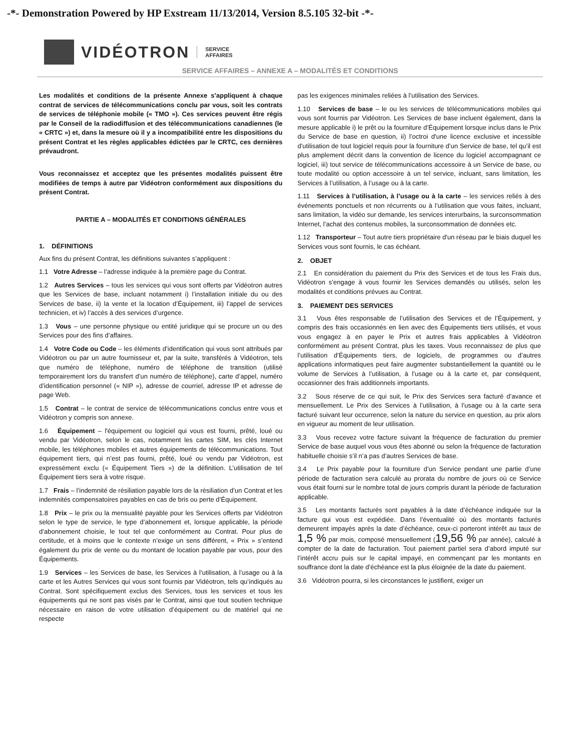-*- Demonstration Powered by HP Exstream 11/13/2014, Version 8.5.105 32-bit -*-
VIDÉOTRON SERVICE
AFFAIRES
SERVICE AFFAIRES – ANNEXE A – MODALITÉS ET CONDITIONS
Les modalités et conditions de la présente Annexe s’appliquent à chaque contrat de services de télécommunications conclu par vous, soit les contrats de services de téléphonie mobile (« TMO »). Ces services peuvent être régis par le Conseil de la radiodiffusion et des télécommunications canadiennes (le « CRTC ») et, dans la mesure où il y a incompatibilité entre les dispositions du présent Contrat et les règles applicables édictées par le CRTC, ces dernières prévaudront.
Vous reconnaissez et acceptez que les présentes modalités puissent être modifiées de temps à autre par Vidéotron conformément aux dispositions du présent Contrat.
PARTIE A – MODALITÉS ET CONDITIONS GÉNÉRALES
1. DÉFINITIONS
Aux fins du présent Contrat, les définitions suivantes s’appliquent :
1.1 Votre Adresse – l’adresse indiquée à la première page du Contrat.
1.2 Autres Services – tous les services qui vous sont offerts par Vidéotron autres que les Services de base, incluant notamment i) l’installation initiale du ou des Services de base, ii) la vente et la location d’Équipement, iii) l’appel de services technicien, et iv) l’accès à des services d’urgence.
1.3 Vous – une personne physique ou entité juridique qui se procure un ou des Services pour des fins d’affaires.
1.4 Votre Code ou Code – les éléments d’identification qui vous sont attribués par Vidéotron ou par un autre fournisseur et, par la suite, transférés à Vidéotron, tels que numéro de téléphone, numéro de téléphone de transition (utilisé temporairement lors du transfert d’un numéro de téléphone), carte d’appel, numéro d’identification personnel (« NIP »), adresse de courriel, adresse IP et adresse de page Web.
1.5 Contrat – le contrat de service de télécommunications conclus entre vous et Vidéotron y compris son annexe.
1.6 Équipement – l'équipement ou logiciel qui vous est fourni, prêté, loué ou vendu par Vidéotron, selon le cas, notamment les cartes SIM, les clés Internet mobile, les téléphones mobiles et autres équipements de télécommunications. Tout équipement tiers, qui n’est pas fourni, prêté, loué ou vendu par Vidéotron, est expressément exclu (« Équipement Tiers ») de la définition. L’utilisation de tel Équipement tiers sera à votre risque.
1.7 Frais – l’indemnité de résiliation payable lors de la résiliation d’un Contrat et les indemnités compensatoires payables en cas de bris ou perte d’Équipement.
1.8 Prix – le prix ou la mensualité payable pour les Services offerts par Vidéotron selon le type de service, le type d’abonnement et, lorsque applicable, la période d’abonnement choisie, le tout tel que conformément au Contrat. Pour plus de certitude, et à moins que le contexte n’exige un sens différent, « Prix » s’entend également du prix de vente ou du montant de location payable par vous, pour des Équipements.
1.9 Services – les Services de base, les Services à l’utilisation, à l’usage ou à la carte et les Autres Services qui vous sont fournis par Vidéotron, tels qu’indiqués au Contrat. Sont spécifiquement exclus des Services, tous les services et tous les équipements qui ne sont pas visés par le Contrat, ainsi que tout soutien technique nécessaire en raison de votre utilisation d’équipement ou de matériel qui ne respecte
pas les exigences minimales reliées à l’utilisation des Services.
1.10 Services de base – le ou les services de télécommunications mobiles qui vous sont fournis par Vidéotron. Les Services de base incluent également, dans la mesure applicable i) le prêt ou la fourniture d’Équipement lorsque inclus dans le Prix du Service de base en question, ii) l’octroi d'une licence exclusive et incessible d'utilisation de tout logiciel requis pour la fourniture d’un Service de base, tel qu’il est plus amplement décrit dans la convention de licence du logiciel accompagnant ce logiciel, iii) tout service de télécommunications accessoire à un Service de base, ou toute modalité ou option accessoire à un tel service, incluant, sans limitation, les Services à l’utilisation, à l’usage ou à la carte.
1.11 Services à l’utilisation, à l’usage ou à la carte – les services reliés à des événements ponctuels et non récurrents ou à l’utilisation que vous faites, incluant, sans limitation, la vidéo sur demande, les services interurbains, la surconsommation Internet, l’achat des contenus mobiles, la surconsommation de données etc.
1.12 Transporteur – Tout autre tiers propriétaire d'un réseau par le biais duquel les Services vous sont fournis, le cas échéant.
2. OBJET
2.1 En considération du paiement du Prix des Services et de tous les Frais dus, Vidéotron s’engage à vous fournir les Services demandés ou utilisés, selon les modalités et conditions prévues au Contrat.
3. PAIEMENT DES SERVICES
3.1 Vous êtes responsable de l’utilisation des Services et de l’Équipement, y compris des frais occasionnés en lien avec des Équipements tiers utilisés, et vous vous engagez à en payer le Prix et autres frais applicables à Vidéotron conformément au présent Contrat, plus les taxes. Vous reconnaissez de plus que l’utilisation d’Équipements tiers, de logiciels, de programmes ou d’autres applications informatiques peut faire augmenter substantiellement la quantité ou le volume de Services à l’utilisation, à l’usage ou à la carte et, par conséquent, occasionner des frais additionnels importants.
3.2 Sous réserve de ce qui suit, le Prix des Services sera facturé d’avance et mensuellement. Le Prix des Services à l’utilisation, à l’usage ou à la carte sera facturé suivant leur occurrence, selon la nature du service en question, au prix alors en vigueur au moment de leur utilisation.
3.3 Vous recevez votre facture suivant la fréquence de facturation du premier Service de base auquel vous vous êtes abonné ou selon la fréquence de facturation habituelle choisie s’il n’a pas d’autres Services de base.
3.4 Le Prix payable pour la fourniture d’un Service pendant une partie d’une période de facturation sera calculé au prorata du nombre de jours où ce Service vous était fourni sur le nombre total de jours compris durant la période de facturation applicable.
3.5 Les montants facturés sont payables à la date d’échéance indiquée sur la facture qui vous est expédiée. Dans l’éventualité où des montants facturés demeurent impayés après la date d’échéance, ceux-ci porteront intérêt au taux de 1,5 % par mois, composé mensuellement (19,56 % par année), calculé à compter de la date de facturation. Tout paiement partiel sera d’abord imputé sur l’intérêt accru puis sur le capital impayé, en commençant par les montants en souffrance dont la date d’échéance est la plus éloignée de la date du paiement.
3.6 Vidéotron pourra, si les circonstances le justifient, exiger un